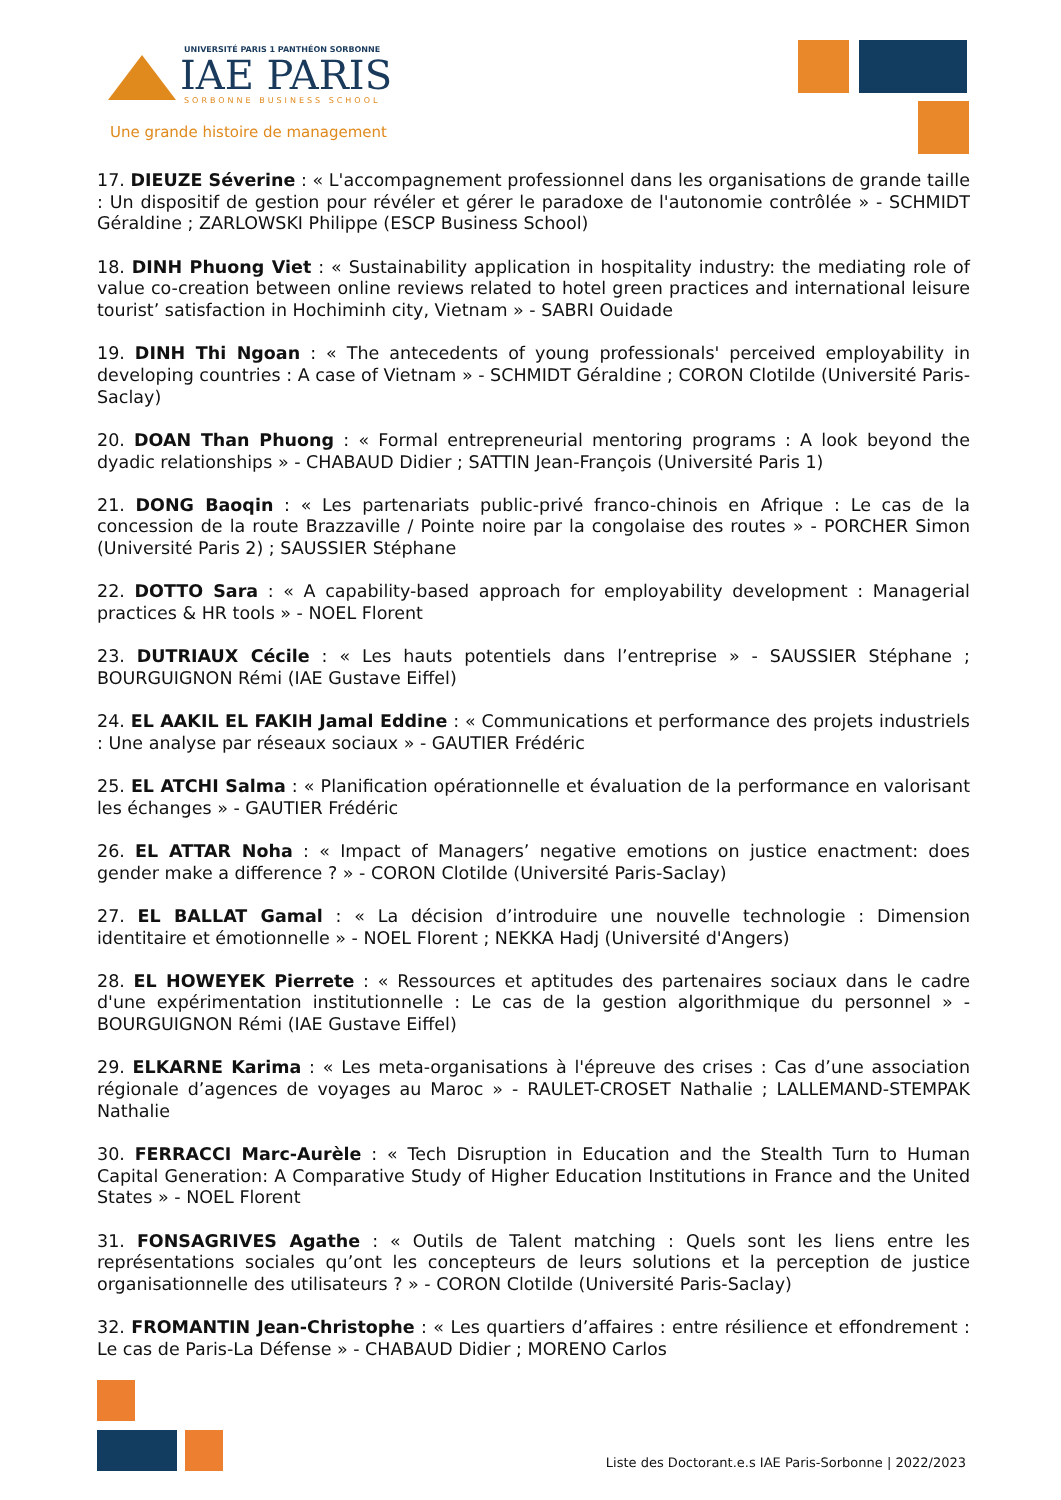UNIVERSITÉ PARIS 1 PANTHÉON SORBONNE
IAE PARIS
SORBONNE BUSINESS SCHOOL
Une grande histoire de management
17. DIEUZE Séverine : « L'accompagnement professionnel dans les organisations de grande taille : Un dispositif de gestion pour révéler et gérer le paradoxe de l'autonomie contrôlée » - SCHMIDT Géraldine ; ZARLOWSKI Philippe (ESCP Business School)
18. DINH Phuong Viet : « Sustainability application in hospitality industry: the mediating role of value co-creation between online reviews related to hotel green practices and international leisure tourist’ satisfaction in Hochiminh city, Vietnam » - SABRI Ouidade
19. DINH Thi Ngoan : « The antecedents of young professionals' perceived employability in developing countries : A case of Vietnam » - SCHMIDT Géraldine ; CORON Clotilde (Université Paris-Saclay)
20. DOAN Than Phuong : « Formal entrepreneurial mentoring programs : A look beyond the dyadic relationships » - CHABAUD Didier ; SATTIN Jean-François (Université Paris 1)
21. DONG Baoqin : « Les partenariats public-privé franco-chinois en Afrique : Le cas de la concession de la route Brazzaville / Pointe noire par la congolaise des routes » - PORCHER Simon (Université Paris 2) ; SAUSSIER Stéphane
22. DOTTO Sara : « A capability-based approach for employability development : Managerial practices & HR tools » - NOEL Florent
23. DUTRIAUX Cécile : « Les hauts potentiels dans l’entreprise » - SAUSSIER Stéphane ; BOURGUIGNON Rémi (IAE Gustave Eiffel)
24. EL AAKIL EL FAKIH Jamal Eddine : « Communications et performance des projets industriels : Une analyse par réseaux sociaux » - GAUTIER Frédéric
25. EL ATCHI Salma : « Planification opérationnelle et évaluation de la performance en valorisant les échanges » - GAUTIER Frédéric
26. EL ATTAR Noha : « Impact of Managers’ negative emotions on justice enactment: does gender make a difference ? » - CORON Clotilde (Université Paris-Saclay)
27. EL BALLAT Gamal : « La décision d’introduire une nouvelle technologie : Dimension identitaire et émotionnelle » - NOEL Florent ; NEKKA Hadj (Université d'Angers)
28. EL HOWEYEK Pierrete : « Ressources et aptitudes des partenaires sociaux dans le cadre d'une expérimentation institutionnelle : Le cas de la gestion algorithmique du personnel » - BOURGUIGNON Rémi (IAE Gustave Eiffel)
29. ELKARNE Karima : « Les meta-organisations à l'épreuve des crises : Cas d’une association régionale d’agences de voyages au Maroc » - RAULET-CROSET Nathalie ; LALLEMAND-STEMPAK Nathalie
30. FERRACCI Marc-Aurèle : « Tech Disruption in Education and the Stealth Turn to Human Capital Generation: A Comparative Study of Higher Education Institutions in France and the United States » - NOEL Florent
31. FONSAGRIVES Agathe : « Outils de Talent matching : Quels sont les liens entre les représentations sociales qu’ont les concepteurs de leurs solutions et la perception de justice organisationnelle des utilisateurs ? » - CORON Clotilde (Université Paris-Saclay)
32. FROMANTIN Jean-Christophe : « Les quartiers d’affaires : entre résilience et effondrement : Le cas de Paris-La Défense » - CHABAUD Didier ; MORENO Carlos
Liste des Doctorant.e.s IAE Paris-Sorbonne | 2022/2023